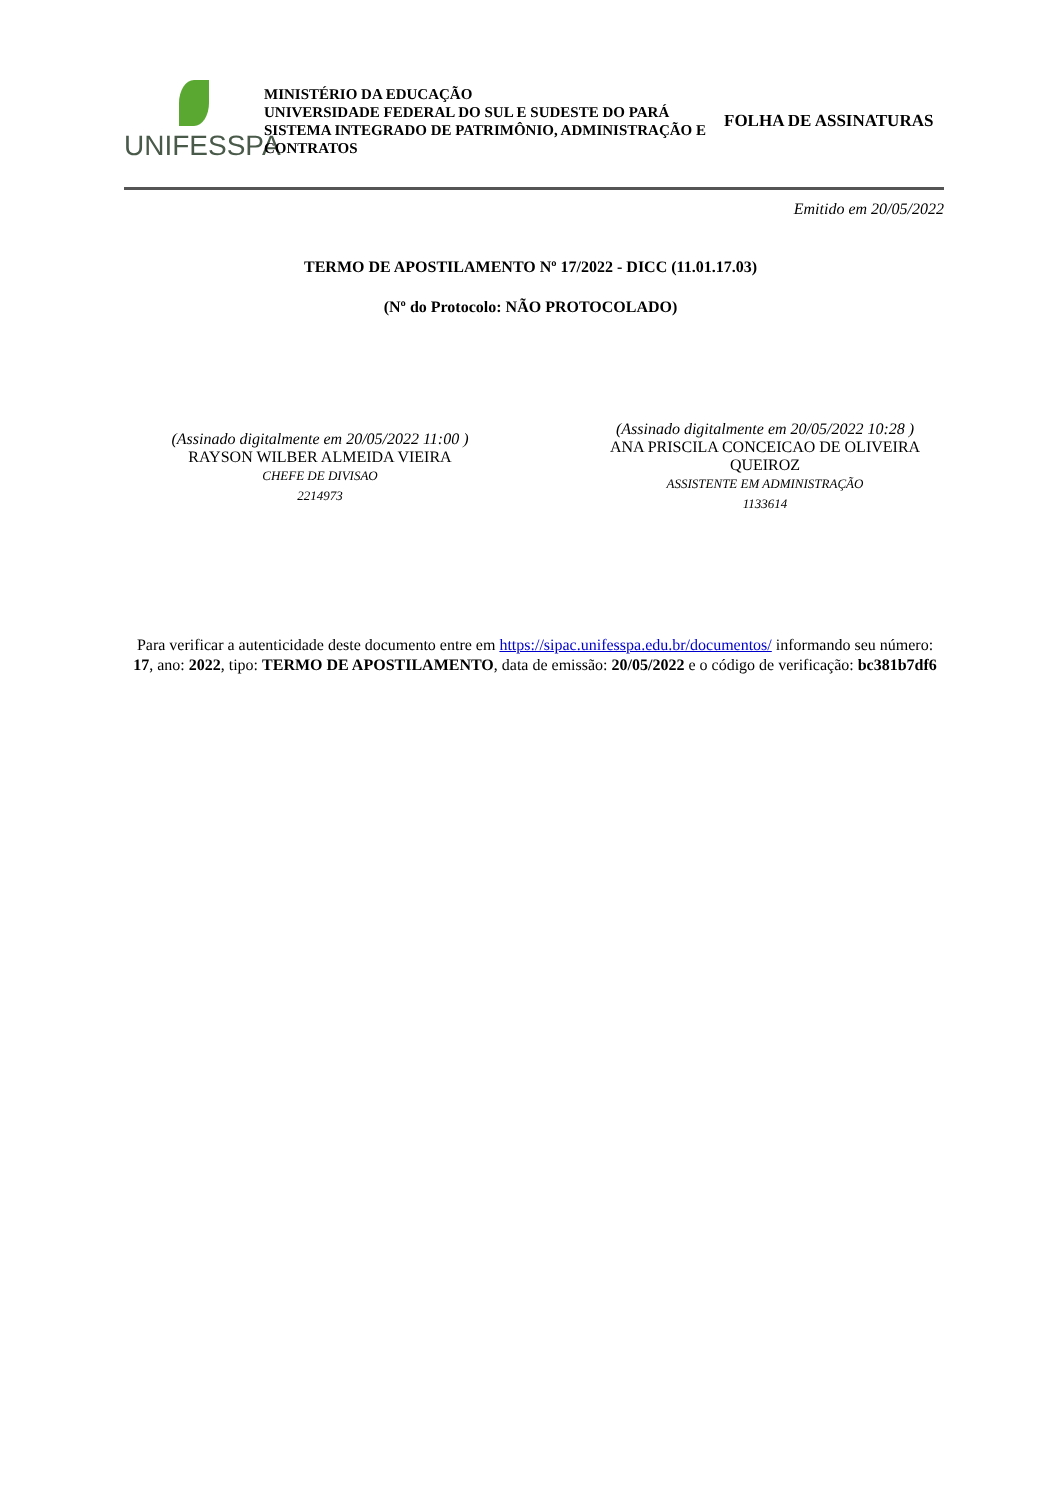UNIFESSPA
MINISTÉRIO DA EDUCAÇÃO
UNIVERSIDADE FEDERAL DO SUL E SUDESTE DO PARÁ
SISTEMA INTEGRADO DE PATRIMÔNIO, ADMINISTRAÇÃO E CONTRATOS
FOLHA DE ASSINATURAS
Emitido em 20/05/2022
TERMO DE APOSTILAMENTO Nº 17/2022 - DICC (11.01.17.03)
(Nº do Protocolo: NÃO PROTOCOLADO)
(Assinado digitalmente em 20/05/2022 11:00 )
RAYSON WILBER ALMEIDA VIEIRA
CHEFE DE DIVISAO
2214973
(Assinado digitalmente em 20/05/2022 10:28 )
ANA PRISCILA CONCEICAO DE OLIVEIRA QUEIROZ
ASSISTENTE EM ADMINISTRAÇÃO
1133614
Para verificar a autenticidade deste documento entre em https://sipac.unifesspa.edu.br/documentos/ informando seu número: 17, ano: 2022, tipo: TERMO DE APOSTILAMENTO, data de emissão: 20/05/2022 e o código de verificação: bc381b7df6